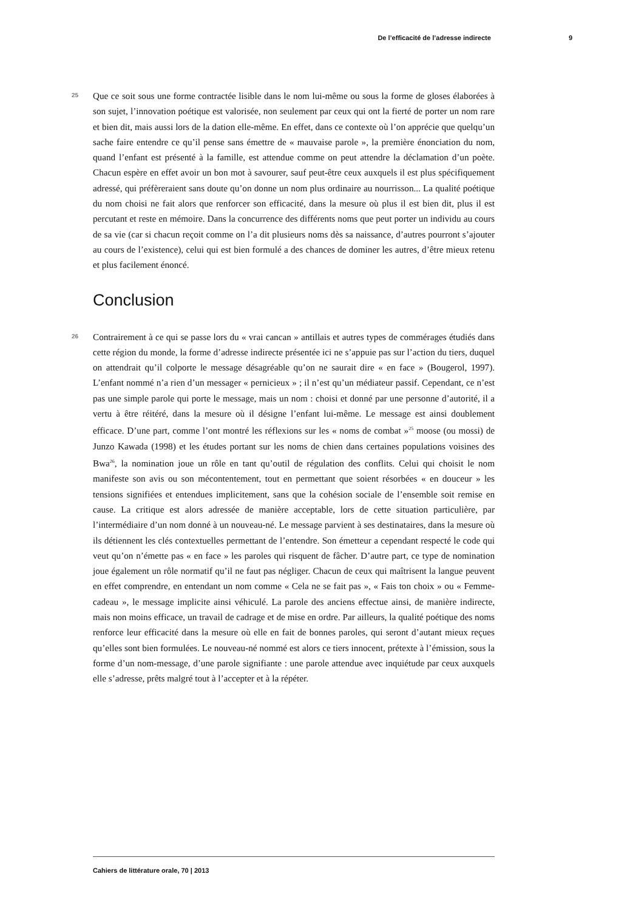De l’efficacité de l’adresse indirecte 9
25
Que ce soit sous une forme contractée lisible dans le nom lui-même ou sous la forme de gloses élaborées à son sujet, l’innovation poétique est valorisée, non seulement par ceux qui ont la fierté de porter un nom rare et bien dit, mais aussi lors de la dation elle-même. En effet, dans ce contexte où l’on apprécie que quelqu’un sache faire entendre ce qu’il pense sans émettre de « mauvaise parole », la première énonciation du nom, quand l’enfant est présenté à la famille, est attendue comme on peut attendre la déclamation d’un poète. Chacun espère en effet avoir un bon mot à savourer, sauf peut-être ceux auxquels il est plus spécifiquement adressé, qui préfèreraient sans doute qu’on donne un nom plus ordinaire au nourrisson... La qualité poétique du nom choisi ne fait alors que renforcer son efficacité, dans la mesure où plus il est bien dit, plus il est percutant et reste en mémoire. Dans la concurrence des différents noms que peut porter un individu au cours de sa vie (car si chacun reçoit comme on l’a dit plusieurs noms dès sa naissance, d’autres pourront s’ajouter au cours de l’existence), celui qui est bien formulé a des chances de dominer les autres, d’être mieux retenu et plus facilement énoncé.
Conclusion
26
Contrairement à ce qui se passe lors du « vrai cancan » antillais et autres types de commérages étudiés dans cette région du monde, la forme d’adresse indirecte présentée ici ne s’appuie pas sur l’action du tiers, duquel on attendrait qu’il colporte le message désagréable qu’on ne saurait dire « en face » (Bougerol, 1997). L’enfant nommé n’a rien d’un messager « pernicieux » ; il n’est qu’un médiateur passif. Cependant, ce n’est pas une simple parole qui porte le message, mais un nom : choisi et donné par une personne d’autorité, il a vertu à être réitéré, dans la mesure où il désigne l’enfant lui-même. Le message est ainsi doublement efficace. D’une part, comme l’ont montré les réflexions sur les « noms de combat »<sup>25</sup> moose (ou mossi) de Junzo Kawada (1998) et les études portant sur les noms de chien dans certaines populations voisines des Bwa<sup>26</sup>, la nomination joue un rôle en tant qu’outil de régulation des conflits. Celui qui choisit le nom manifeste son avis ou son mécontentement, tout en permettant que soient résorbées « en douceur » les tensions signifiées et entendues implicitement, sans que la cohésion sociale de l’ensemble soit remise en cause. La critique est alors adressée de manière acceptable, lors de cette situation particulière, par l’intermédiaire d’un nom donné à un nouveau-né. Le message parvient à ses destinataires, dans la mesure où ils détiennent les clés contextuelles permettant de l’entendre. Son émetteur a cependant respecté le code qui veut qu’on n’émette pas « en face » les paroles qui risquent de fâcher. D’autre part, ce type de nomination joue également un rôle normatif qu’il ne faut pas négliger. Chacun de ceux qui maîtrisent la langue peuvent en effet comprendre, en entendant un nom comme « Cela ne se fait pas », « Fais ton choix » ou « Femme-cadeau », le message implicite ainsi véhiculé. La parole des anciens effectue ainsi, de manière indirecte, mais non moins efficace, un travail de cadrage et de mise en ordre. Par ailleurs, la qualité poétique des noms renforce leur efficacité dans la mesure où elle en fait de bonnes paroles, qui seront d’autant mieux reçues qu’elles sont bien formulées. Le nouveau-né nommé est alors ce tiers innocent, prétexte à l’émission, sous la forme d’un nom-message, d’une parole signifiante : une parole attendue avec inquiétude par ceux auxquels elle s’adresse, prêts malgré tout à l’accepter et à la répéter.
Cahiers de littérature orale, 70 | 2013